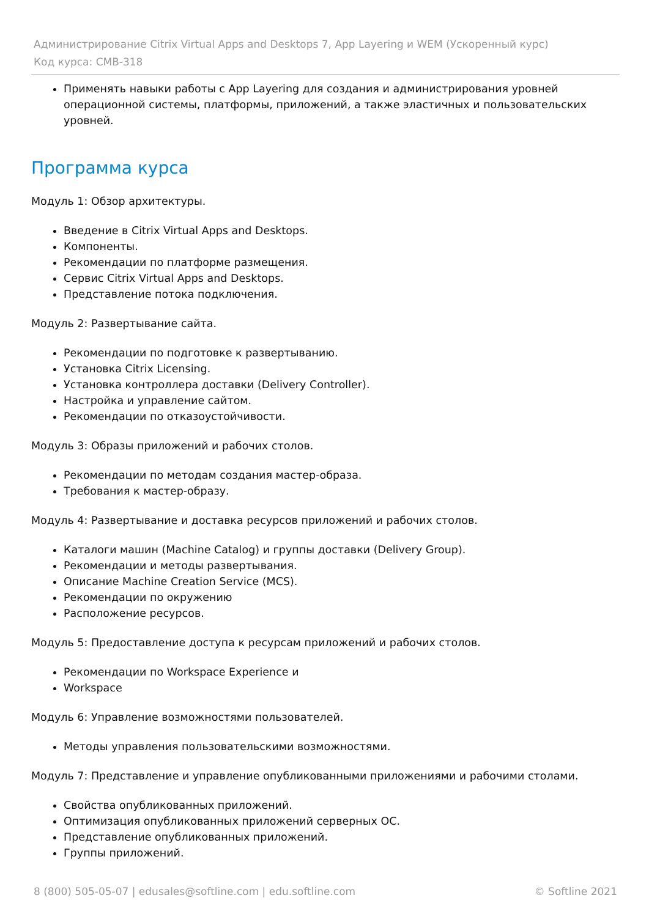Администрирование Citrix Virtual Apps and Desktops 7, App Layering и WEM (Ускоренный курс)
Код курса: CMB-318
Применять навыки работы с App Layering для создания и администрирования уровней операционной системы, платформы, приложений, а также эластичных и пользовательских уровней.
Программа курса
Модуль 1: Обзор архитектуры.
Введение в Citrix Virtual Apps and Desktops.
Компоненты.
Рекомендации по платформе размещения.
Сервис Citrix Virtual Apps and Desktops.
Представление потока подключения.
Модуль 2: Развертывание сайта.
Рекомендации по подготовке к развертыванию.
Установка Citrix Licensing.
Установка контроллера доставки (Delivery Controller).
Настройка и управление сайтом.
Рекомендации по отказоустойчивости.
Модуль 3: Образы приложений и рабочих столов.
Рекомендации по методам создания мастер-образа.
Требования к мастер-образу.
Модуль 4: Развертывание и доставка ресурсов приложений и рабочих столов.
Каталоги машин (Machine Catalog) и группы доставки (Delivery Group).
Рекомендации и методы развертывания.
Описание Machine Creation Service (MCS).
Рекомендации по окружению
Расположение ресурсов.
Модуль 5: Предоставление доступа к ресурсам приложений и рабочих столов.
Рекомендации по Workspace Experience и
Workspace
Модуль 6: Управление возможностями пользователей.
Методы управления пользовательскими возможностями.
Модуль 7: Представление и управление опубликованными приложениями и рабочими столами.
Свойства опубликованных приложений.
Оптимизация опубликованных приложений серверных ОС.
Представление опубликованных приложений.
Группы приложений.
8 (800) 505-05-07 | edusales@softline.com | edu.softline.com © Softline 2021